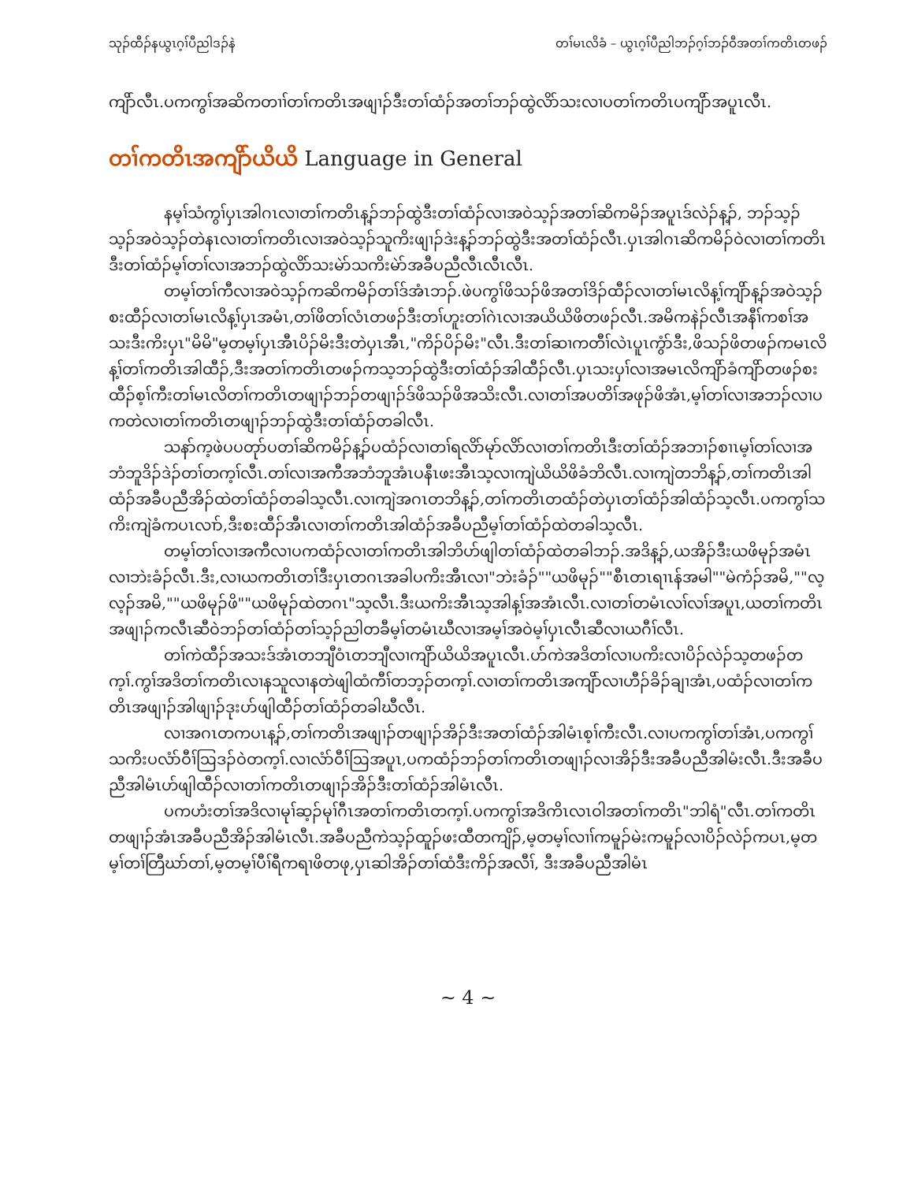သုၣ်ထီၣ်နယွၤဂ့ၢ်ပီညါဒၣ်နဲ တၢ်မၤလိခံ – ယွၤဂ့ၢ်ပီညါဘၣ်ဂ့ၢ်ဘၣ်ဝီအတၢ်ကတိၤတဖၣ်
ကျိာ်လီၤ.ပကကွၢ်အဆိကတၢၢ်တၢ်ကတိၤအဖျၢၣ်ဒီးတၢ်ထံၣ်အတၢ်ဘၣ်ထွဲလိာ်သးလၢပတၢ်ကတိၤပကျိာ်အပူၤလီၤ.
တၢ်ကတိၤအကျိာ်ယိယိ Language in General
နမ့ၢ်သံကွၢ်ပှၤအါဂၤလၢတၢ်ကတိၤန့ၣ်ဘၣ်ထွဲဒီးတၢ်ထံၣ်လၢအဝဲသ့ၣ်အတၢ်ဆိကမိၣ်အပူၤဒ်လဲၣ်န့ၣ်, ဘၣ်သ့ၣ်သ့ၣ်အဝဲသ့ၣ်တဲနၤလၢတၢ်ကတိၤလၢအဝဲသ့ၣ်သူကိးဖျၢၣ်ဒဲးန့ၣ်ဘၣ်ထွဲဒီးအတၢ်ထံၣ်လီၤ.ပှၤအါဂၤဆိကမိၣ်ဝဲလၢတၢ်ကတိၤဒီးတၢ်ထံၣ်မ့ၢ်တၢ်လၢအဘၣ်ထွဲလိာ်သးမဲာ်သကိးမဲာ်အခီပညီလီၤလီၤလီၤ.
တမ့ၢ်တၢ်ကီလၢအဝဲသ့ၣ်ကဆိကမိၣ်တၢ်ဒ်အံၤဘၣ်.ဖဲပကွၢ်ဖိသၣ်ဖိအတၢ်ဒိၣ်ထီၣ်လၢတၢ်မၤလိန့ၢ်ကျိာ်န့ၣ်အဝဲသ့ၣ်စးထီၣ်လၢတၢ်မၤလိန့ၢ်ပှၤအမံၤ,တၢ်ဖိတၢ်လံၤတဖၣ်ဒီးတၢ်ဟူးတၢ်ဂဲၤလၢအယိယိဖိတဖၣ်လီၤ.အမိကနဲၣ်လီၤအနီၢ်ကစၢ်အသးဒီးကိးပှၤ"မိမိ"မ့တမ့ၢ်ပှၤအီၤပိၣ်မိးဒီးတဲပှၤအီၤ,"ကိၣ်ပိၣ်မိး"လီၤ.ဒီးတၢ်ဆၢကတီၢ်လဲၤပူၤကွံာ်ဒီး,ဖိသၣ်ဖိတဖၣ်ကမၤလိန့ၢ်တၢ်ကတိၤအါထီၣ်,ဒီးအတၢ်ကတိၤတဖၣ်ကသ့ဘၣ်ထွဲဒီးတၢ်ထံၣ်အါထီၣ်လီၤ.ပှၤသးပှၢ်လၢအမၤလိကျိာ်ခံကျိာ်တဖၣ်စးထီၣ်စ့ၢ်ကီးတၢ်မၤလိတၢ်ကတိၤတဖျၢၣ်ဘၣ်တဖျၢၣ်ဒ်ဖိသၣ်ဖိအသိးလီၤ.လၢတၢ်အပတိၢ်အဖုၣ်ဖိအံၤ,မ့ၢ်တၢ်လၢအဘၣ်လၢပကတဲလၢတၢ်ကတိၤတဖျၢၣ်ဘၣ်ထွဲဒီးတၢ်ထံၣ်တခါလီၤ.
သနာ်က့ဖဲပပတုာ်ပတၢ်ဆိကမိၣ်န့ၣ်ပထံၣ်လၢတၢ်ရလိာ်မုာ်လိာ်လၢတၢ်ကတိၤဒီးတၢ်ထံၣ်အဘၢၣ်စၢၤမ့ၢ်တၢ်လၢအဘံဘူဒိၣ်ဒဲၣ်တၢ်တက့ၢ်လီၤ.တၢ်လၢအကီအဘံဘူအံၤပနီၤဖးအီၤသ့လၢကျဲယိယိဖိခံဘိလီၤ.လၢကျဲတဘိန့ၣ်,တၢ်ကတိၤအါထံၣ်အခီပညီအိၣ်ထဲတၢ်ထံၣ်တခါသ့လီၤ.လၢကျဲအဂၤတဘိန့ၣ်,တၢ်ကတိၤတထံၣ်တဲပှၤတၢ်ထံၣ်အါထံၣ်သ့လီၤ.ပကကွၢ်သကိးကျဲခံကပၤလၢာ်,ဒီးစးထီၣ်အီၤလၢတၢ်ကတိၤအါထံၣ်အခီပညီမ့ၢ်တၢ်ထံၣ်ထဲတခါသ့လီၤ.
တမ့ၢ်တၢ်လၢအကီလၢပကထံၣ်လၢတၢ်ကတိၤအါဘိဟ်ဖျါတၢ်ထံၣ်ထဲတခါဘၣ်.အဒိန့ၣ်,ယအိၣ်ဒီးယဖိမုၣ်အမံၤလၢဘဲးခံၣ်လီၤ.ဒီး,လၢယကတိၤတၢ်ဒီးပှၤတဂၤအခါပကိးအီၤလၢ"ဘဲးခံၣ်""ယဖိမုၣ်""စီၤတၤရၢၤန်အမါ""မဲကံၣ်အမိ,""လ့လ့ၣ်အမိ,""ယဖိမုၣ်ဖိ""ယဖိမုၣ်ထဲတဂၤ"သ့လီၤ.ဒီးယကိးအီၤသ့အါန့ၢ်အအံၤလီၤ.လၢတၢ်တမံၤလၢ်လၢ်အပူၤ,ယတၢ်ကတိၤအဖျၢၣ်ကလီၤဆီဝဲဘၣ်တၢ်ထံၣ်တၢ်သ့ၣ်ညါတခီမ့ၢ်တမံၤဃီလၢအမ့ၢ်အဝဲမ့ၢ်ပှၤလီၤဆီလၢယဂီၢ်လီၤ.
တၢ်ကဲထီၣ်အသးဒ်အံၤတဘျီဝံၤတဘျီလၢကျိာ်ယိယိအပူၤလီၤ.ပာ်ကဲအဒိတၢ်လၢပကိးလၢပိၣ်လဲၣ်သ့တဖၣ်တက့ၢ်.ကွၢ်အဒိတၢ်ကတိၤလၢနသူလၢနတဲဖျါထံကီၢ်တဘ့ၣ်တက့ၢ်.လၢတၢ်ကတိၤအကျိာ်လၢဟီၣ်ခိၣ်ချၢအံၤ,ပထံၣ်လၢတၢ်ကတိၤအဖျၢၣ်အါဖျၢၣ်ဒုးပာ်ဖျါထီၣ်တၢ်ထံၣ်တခါဃီလီၤ.
လၢအဂၤတကပၤန့ၣ်,တၢ်ကတိၤအဖျၢၣ်တဖျၢၣ်အိၣ်ဒီးအတၢ်ထံၣ်အါမံၤစ့ၢ်ကီးလီၤ.လၢပကကွၢ်တၢ်အံၤ,ပကကွၢ်သကိးပလံာ်ဝီၢ်ဩဒၣ်ဝဲတက့ၢ်.လၢလံာ်ဝီၢ်ဩအပူၤ,ပကထံၣ်ဘၣ်တၢ်ကတိၤတဖျၢၣ်လၢအိၣ်ဒီးအခီပညီအါမံးလီၤ.ဒီးအခီပညီအါမံၤဟ်ဖျါထီၣ်လၢတၢ်ကတိၤတဖျၢၣ်အိၣ်ဒီးတၢ်ထံၣ်အါမံၤလီၤ.
ပကဟံးတၢ်အဒိလၢမုၢ်ဆ့ၣ်မုၢ်ဂီၤအတၢ်ကတိၤတက့ၢ်.ပကကွၢ်အဒိကိၤလၤဝါအတၢ်ကတိၤ"ဘါရံ"လီၤ.တၢ်ကတိၤတဖျၢၣ်အံၤအခီပညီအိၣ်အါမံၤလီၤ.အခီပညီကဲသ့ၣ်ထူၣ်ဖးထီတကျိၣ်,မ့တမ့ၢ်လၢၢ်ကမူၣ်မဲးကမူၣ်လၢပိၣ်လဲၣ်ကပၤ,မ့တမ့ၢ်တၢ်တြီဃာ်တၢ်,မ့တမ့ၢ်ပီၢ်ရီကရၢဖိတဖု,ပှၤဆါအိၣ်တၢ်ထံဒီးကိၣ်အလီၢ်, ဒီးအခီပညီအါမံၤ
~ 4 ~